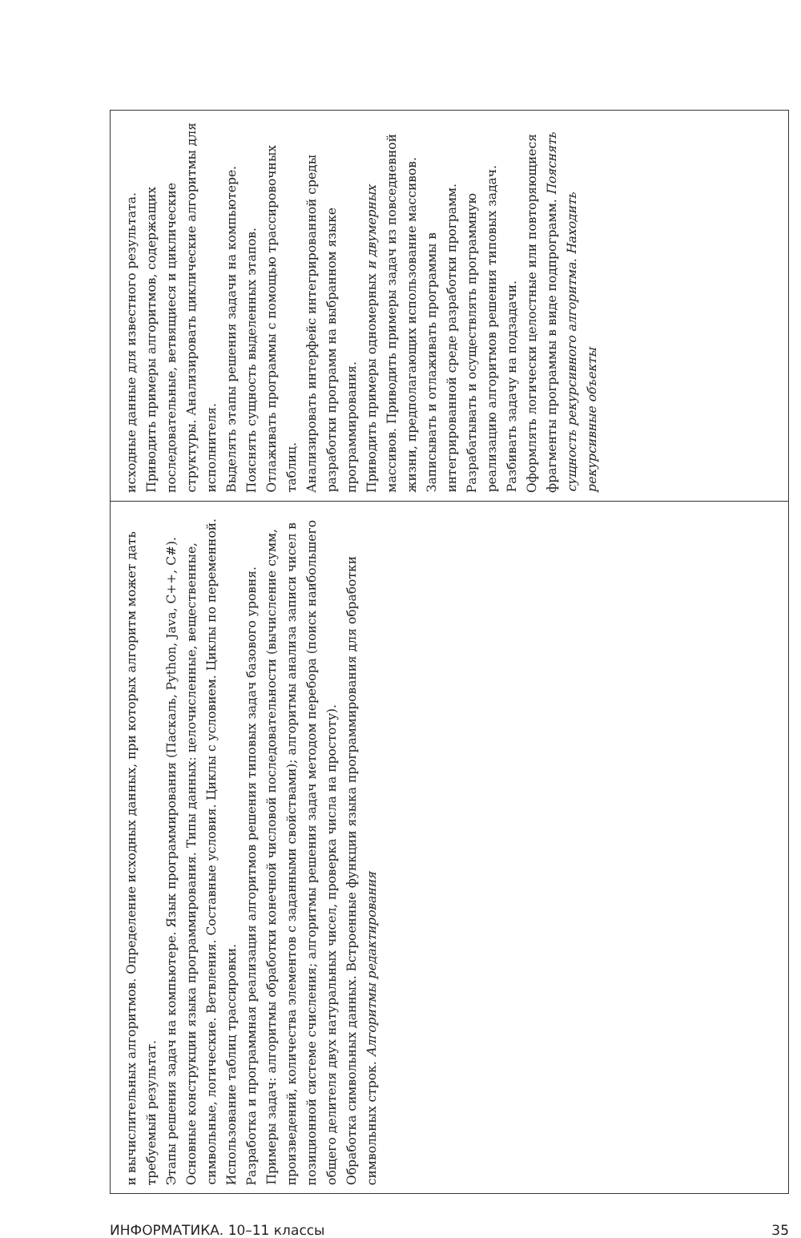и вычислительных алгоритмов. Определение исходных данных, при которых алгоритм может дать требуемый результат.
Этапы решения задач на компьютере. Язык программирования (Паскаль, Python, Java, C++, C#). Основные конструкции языка программирования. Типы данных: целочисленные, вещественные, символьные, логические. Ветвления. Составные условия. Циклы с условием. Циклы по переменной. Использование таблиц трассировки.
Разработка и программная реализация алгоритмов решения типовых задач базового уровня. Примеры задач: алгоритмы обработки конечной числовой последовательности (вычисление сумм, произведений, количества элементов с заданными свойствами); алгоритмы анализа записи чисел в позиционной системе счисления; алгоритмы решения задач методом перебора (поиск наибольшего общего делителя двух натуральных чисел, проверка числа на простоту).
Обработка символьных данных. Встроенные функции языка программирования для обработки символьных строк. Алгоритмы редактирования
исходные данные для известного результата. Приводить примеры алгоритмов, содержащих последовательные, ветвящиеся и циклические структуры. Анализировать циклические алгоритмы для исполнителя.
Выделять этапы решения задачи на компьютере. Пояснять сущность выделенных этапов.
Отлаживать программы с помощью трассировочных таблиц.
Анализировать интерфейс интегрированной среды разработки программ на выбранном языке программирования.
Приводить примеры одномерных и двумерных массивов. Приводить примеры задач из повседневной жизни, предполагающих использование массивов.
Записывать и отлаживать программы в интегрированной среде разработки программ. Разрабатывать и осуществлять программную реализацию алгоритмов решения типовых задач.
Разбивать задачу на подзадачи.
Оформлять логически целостные или повторяющиеся фрагменты программы в виде подпрограмм. Пояснять сущность рекурсивного алгоритма. Находить рекурсивные объекты
ИНФОРМАТИКА. 10–11 классы 35